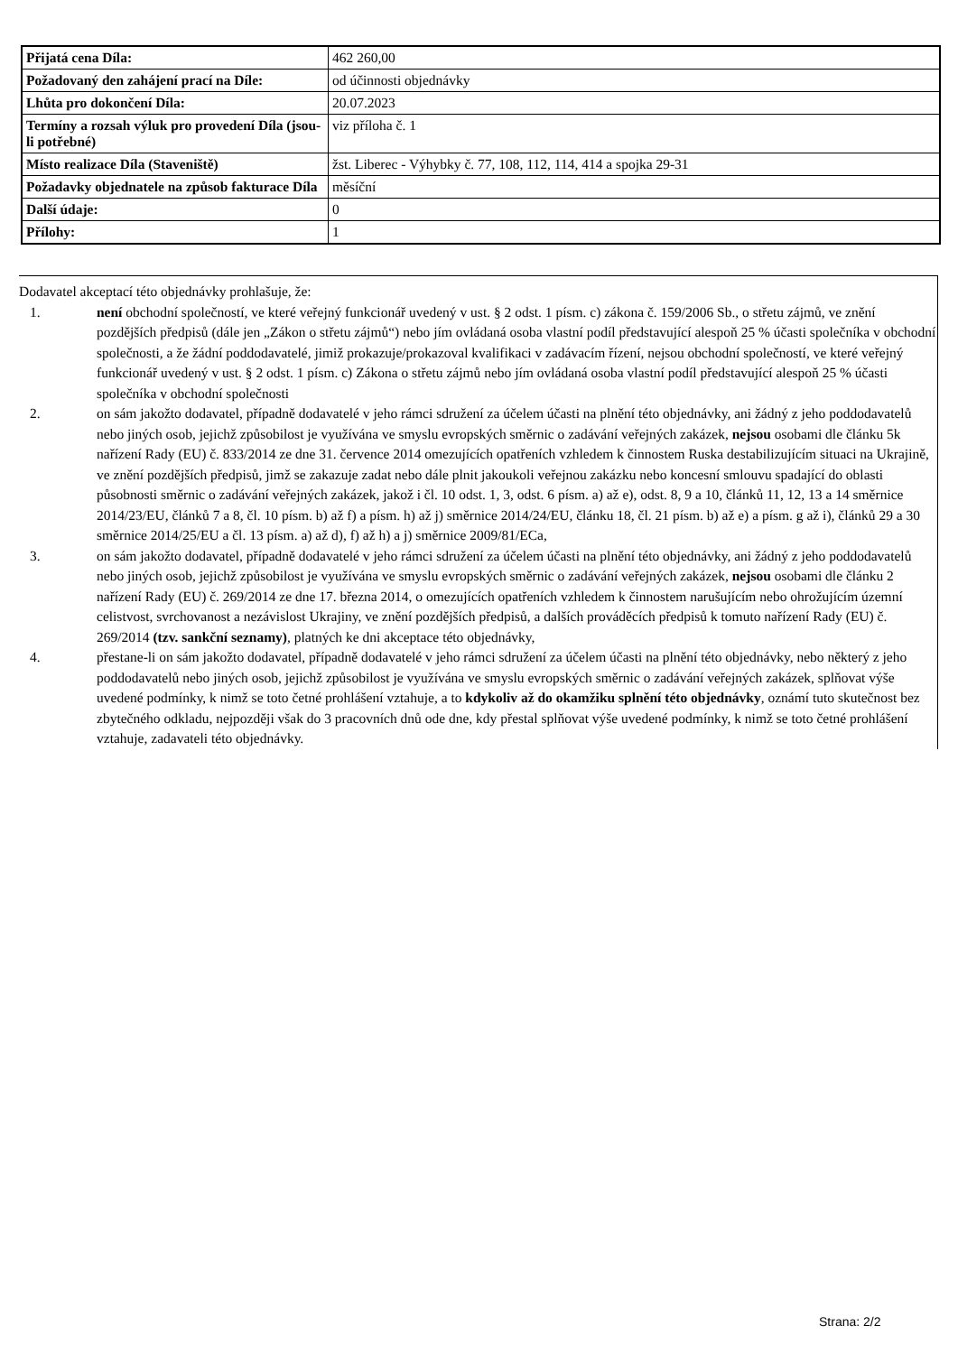| Přijatá cena Díla: | 462 260,00 |
| Požadovaný den zahájení prací na Díle: | od účinnosti objednávky |
| Lhůta pro dokončení Díla: | 20.07.2023 |
| Termíny a rozsah výluk pro provedení Díla (jsou-li potřebné) | viz příloha č. 1 |
| Místo realizace Díla (Staveniště) | žst. Liberec - Výhybky č. 77, 108, 112, 114, 414 a spojka 29-31 |
| Požadavky objednatele na způsob fakturace Díla | měsíční |
| Další údaje: | 0 |
| Přílohy: | 1 |
Dodavatel akceptací této objednávky prohlašuje, že:
1. není obchodní společností, ve které veřejný funkcionář uvedený v ust. § 2 odst. 1 písm. c) zákona č. 159/2006 Sb., o střetu zájmů, ve znění pozdějších předpisů (dále jen „Zákon o střetu zájmů“) nebo jím ovládaná osoba vlastní podíl představující alespoň 25 % účasti společníka v obchodní společnosti, a že žádní poddodavatelé, jimiž prokazuje/prokazoval kvalifikaci v zadávacím řízení, nejsou obchodní společností, ve které veřejný funkcionář uvedený v ust. § 2 odst. 1 písm. c) Zákona o střetu zájmů nebo jím ovládaná osoba vlastní podíl představující alespoň 25 % účasti společníka v obchodní společnosti
2. on sám jakožto dodavatel, případně dodavatelé v jeho rámci sdružení za účelem účasti na plnění této objednávky, ani žádný z jeho poddodavatelů nebo jiných osob, jejichž způsobilost je využívána ve smyslu evropských směrnic o zadávání veřejných zakázek, nejsou osobami dle článku 5k nařízení Rady (EU) č. 833/2014 ze dne 31. července 2014 omezujících opatřeních vzhledem k činnostem Ruska destabilizujícím situaci na Ukrajině, ve znění pozdějších předpisů, jimž se zakazuje zadat nebo dále plnit jakoukoli veřejnou zakázku nebo koncesní smlouvu spadající do oblasti působnosti směrnic o zadávání veřejných zakázek, jakož i čl. 10 odst. 1, 3, odst. 6 písm. a) až e), odst. 8, 9 a 10, článků 11, 12, 13 a 14 směrnice 2014/23/EU, článků 7 a 8, čl. 10 písm. b) až f) a písm. h) až j) směrnice 2014/24/EU, článku 18, čl. 21 písm. b) až e) a písm. g až i), článků 29 a 30 směrnice 2014/25/EU a čl. 13 písm. a) až d), f) až h) a j) směrnice 2009/81/ECa,
3. on sám jakožto dodavatel, případně dodavatelé v jeho rámci sdružení za účelem účasti na plnění této objednávky, ani žádný z jeho poddodavatelů nebo jiných osob, jejichž způsobilost je využívána ve smyslu evropských směrnic o zadávání veřejných zakázek, nejsou osobami dle článku 2 nařízení Rady (EU) č. 269/2014 ze dne 17. března 2014, o omezujících opatřeních vzhledem k činnostem narušujícím nebo ohrožujícím územní celistvost, svrchovanost a nezávislost Ukrajiny, ve znění pozdějších předpisů, a dalších prováděcích předpisů k tomuto nařízení Rady (EU) č. 269/2014 (tzv. sankční seznamy), platných ke dni akceptace této objednávky,
4. přestane-li on sám jakožto dodavatel, případně dodavatelé v jeho rámci sdružení za účelem účasti na plnění této objednávky, nebo některý z jeho poddodavatelů nebo jiných osob, jejichž způsobilost je využívána ve smyslu evropských směrnic o zadávání veřejných zakázek, splňovat výše uvedené podmínky, k nimž se toto četné prohlášení vztahuje, a to kdykoliv až do okamžiku splnění této objednávky, oznámí tuto skutečnost bez zbytečného odkladu, nejpozději však do 3 pracovních dnů ode dne, kdy přestal splňovat výše uvedené podmínky, k nimž se toto četné prohlášení vztahuje, zadavateli této objednávky.
Strana: 2/2